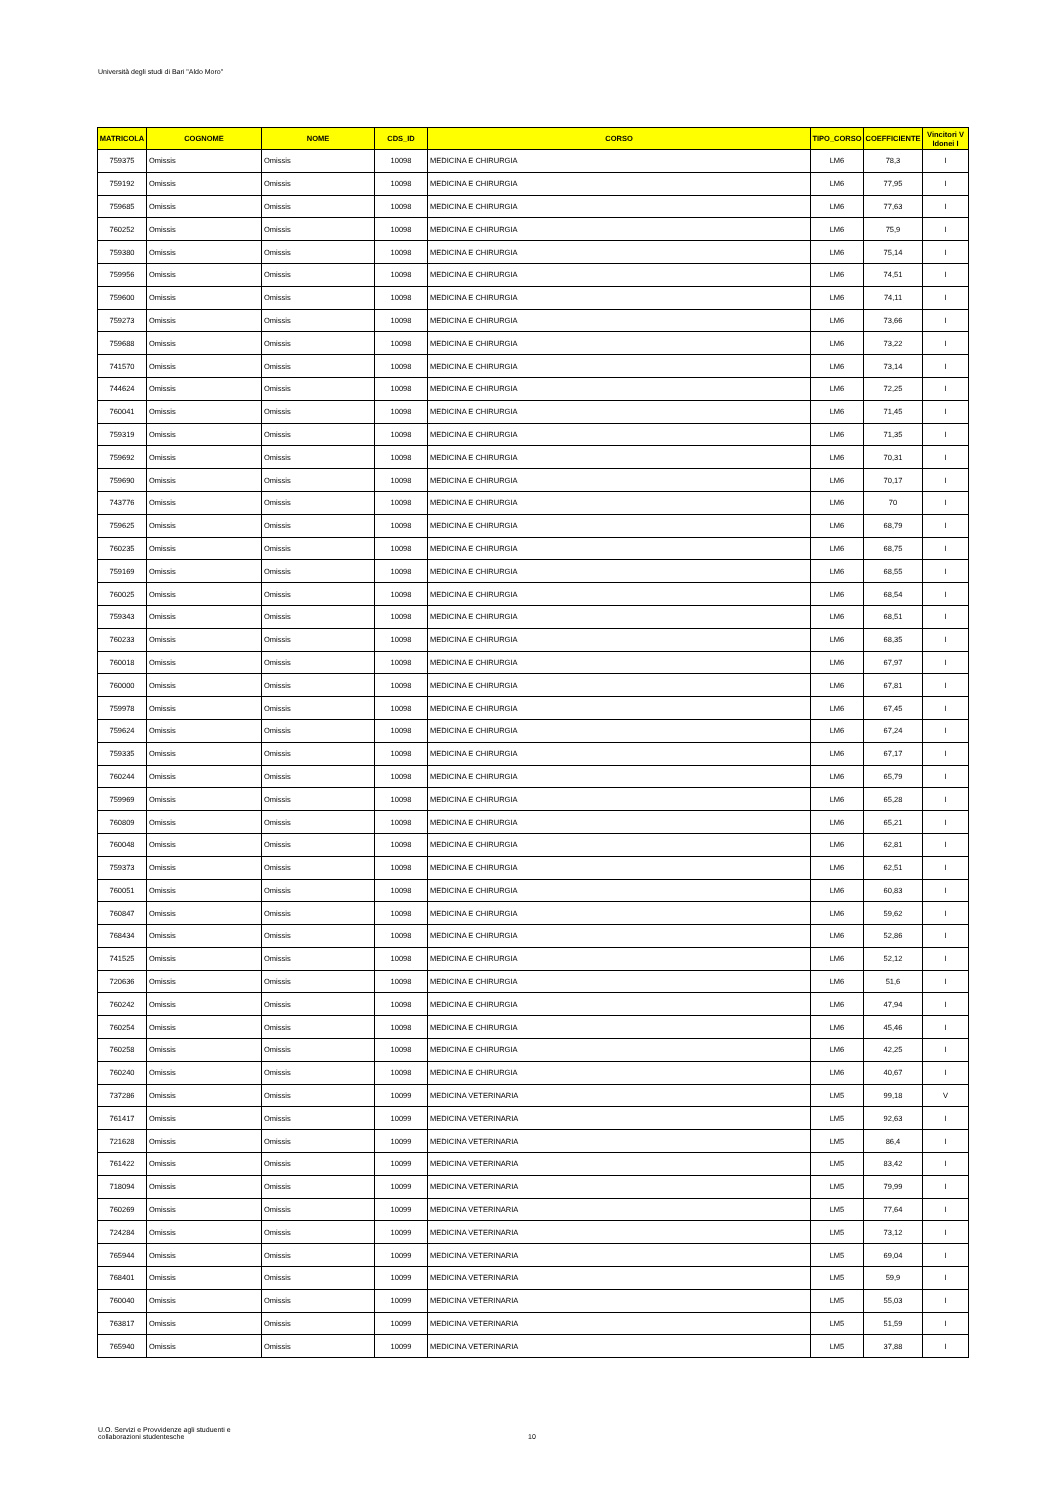Università degli studi di Bari "Aldo Moro"
| MATRICOLA | COGNOME | NOME | CDS_ID | CORSO | TIPO_CORSO | COEFFICIENTE | Vincitori V Idonei I |
| --- | --- | --- | --- | --- | --- | --- | --- |
| 759375 | Omissis | Omissis | 10098 | MEDICINA E CHIRURGIA | LM6 | 78,3 | I |
| 759192 | Omissis | Omissis | 10098 | MEDICINA E CHIRURGIA | LM6 | 77,95 | I |
| 759685 | Omissis | Omissis | 10098 | MEDICINA E CHIRURGIA | LM6 | 77,63 | I |
| 760252 | Omissis | Omissis | 10098 | MEDICINA E CHIRURGIA | LM6 | 75,9 | I |
| 759380 | Omissis | Omissis | 10098 | MEDICINA E CHIRURGIA | LM6 | 75,14 | I |
| 759956 | Omissis | Omissis | 10098 | MEDICINA E CHIRURGIA | LM6 | 74,51 | I |
| 759600 | Omissis | Omissis | 10098 | MEDICINA E CHIRURGIA | LM6 | 74,11 | I |
| 759273 | Omissis | Omissis | 10098 | MEDICINA E CHIRURGIA | LM6 | 73,66 | I |
| 759688 | Omissis | Omissis | 10098 | MEDICINA E CHIRURGIA | LM6 | 73,22 | I |
| 741570 | Omissis | Omissis | 10098 | MEDICINA E CHIRURGIA | LM6 | 73,14 | I |
| 744624 | Omissis | Omissis | 10098 | MEDICINA E CHIRURGIA | LM6 | 72,25 | I |
| 760041 | Omissis | Omissis | 10098 | MEDICINA E CHIRURGIA | LM6 | 71,45 | I |
| 759319 | Omissis | Omissis | 10098 | MEDICINA E CHIRURGIA | LM6 | 71,35 | I |
| 759692 | Omissis | Omissis | 10098 | MEDICINA E CHIRURGIA | LM6 | 70,31 | I |
| 759690 | Omissis | Omissis | 10098 | MEDICINA E CHIRURGIA | LM6 | 70,17 | I |
| 743776 | Omissis | Omissis | 10098 | MEDICINA E CHIRURGIA | LM6 | 70 | I |
| 759625 | Omissis | Omissis | 10098 | MEDICINA E CHIRURGIA | LM6 | 68,79 | I |
| 760235 | Omissis | Omissis | 10098 | MEDICINA E CHIRURGIA | LM6 | 68,75 | I |
| 759169 | Omissis | Omissis | 10098 | MEDICINA E CHIRURGIA | LM6 | 68,55 | I |
| 760025 | Omissis | Omissis | 10098 | MEDICINA E CHIRURGIA | LM6 | 68,54 | I |
| 759343 | Omissis | Omissis | 10098 | MEDICINA E CHIRURGIA | LM6 | 68,51 | I |
| 760233 | Omissis | Omissis | 10098 | MEDICINA E CHIRURGIA | LM6 | 68,35 | I |
| 760018 | Omissis | Omissis | 10098 | MEDICINA E CHIRURGIA | LM6 | 67,97 | I |
| 760000 | Omissis | Omissis | 10098 | MEDICINA E CHIRURGIA | LM6 | 67,81 | I |
| 759978 | Omissis | Omissis | 10098 | MEDICINA E CHIRURGIA | LM6 | 67,45 | I |
| 759624 | Omissis | Omissis | 10098 | MEDICINA E CHIRURGIA | LM6 | 67,24 | I |
| 759335 | Omissis | Omissis | 10098 | MEDICINA E CHIRURGIA | LM6 | 67,17 | I |
| 760244 | Omissis | Omissis | 10098 | MEDICINA E CHIRURGIA | LM6 | 65,79 | I |
| 759969 | Omissis | Omissis | 10098 | MEDICINA E CHIRURGIA | LM6 | 65,28 | I |
| 760809 | Omissis | Omissis | 10098 | MEDICINA E CHIRURGIA | LM6 | 65,21 | I |
| 760048 | Omissis | Omissis | 10098 | MEDICINA E CHIRURGIA | LM6 | 62,81 | I |
| 759373 | Omissis | Omissis | 10098 | MEDICINA E CHIRURGIA | LM6 | 62,51 | I |
| 760051 | Omissis | Omissis | 10098 | MEDICINA E CHIRURGIA | LM6 | 60,83 | I |
| 760847 | Omissis | Omissis | 10098 | MEDICINA E CHIRURGIA | LM6 | 59,62 | I |
| 768434 | Omissis | Omissis | 10098 | MEDICINA E CHIRURGIA | LM6 | 52,86 | I |
| 741525 | Omissis | Omissis | 10098 | MEDICINA E CHIRURGIA | LM6 | 52,12 | I |
| 720636 | Omissis | Omissis | 10098 | MEDICINA E CHIRURGIA | LM6 | 51,6 | I |
| 760242 | Omissis | Omissis | 10098 | MEDICINA E CHIRURGIA | LM6 | 47,94 | I |
| 760254 | Omissis | Omissis | 10098 | MEDICINA E CHIRURGIA | LM6 | 45,46 | I |
| 760258 | Omissis | Omissis | 10098 | MEDICINA E CHIRURGIA | LM6 | 42,25 | I |
| 760240 | Omissis | Omissis | 10098 | MEDICINA E CHIRURGIA | LM6 | 40,67 | I |
| 737286 | Omissis | Omissis | 10099 | MEDICINA VETERINARIA | LM5 | 99,18 | V |
| 761417 | Omissis | Omissis | 10099 | MEDICINA VETERINARIA | LM5 | 92,63 | I |
| 721628 | Omissis | Omissis | 10099 | MEDICINA VETERINARIA | LM5 | 86,4 | I |
| 761422 | Omissis | Omissis | 10099 | MEDICINA VETERINARIA | LM5 | 83,42 | I |
| 718094 | Omissis | Omissis | 10099 | MEDICINA VETERINARIA | LM5 | 79,99 | I |
| 760269 | Omissis | Omissis | 10099 | MEDICINA VETERINARIA | LM5 | 77,64 | I |
| 724284 | Omissis | Omissis | 10099 | MEDICINA VETERINARIA | LM5 | 73,12 | I |
| 765944 | Omissis | Omissis | 10099 | MEDICINA VETERINARIA | LM5 | 69,04 | I |
| 768401 | Omissis | Omissis | 10099 | MEDICINA VETERINARIA | LM5 | 59,9 | I |
| 760040 | Omissis | Omissis | 10099 | MEDICINA VETERINARIA | LM5 | 55,03 | I |
| 763817 | Omissis | Omissis | 10099 | MEDICINA VETERINARIA | LM5 | 51,59 | I |
| 765940 | Omissis | Omissis | 10099 | MEDICINA VETERINARIA | LM5 | 37,88 | I |
U.O. Servizi e Provvidenze agli studuenti e
collaborazioni studentesche
10